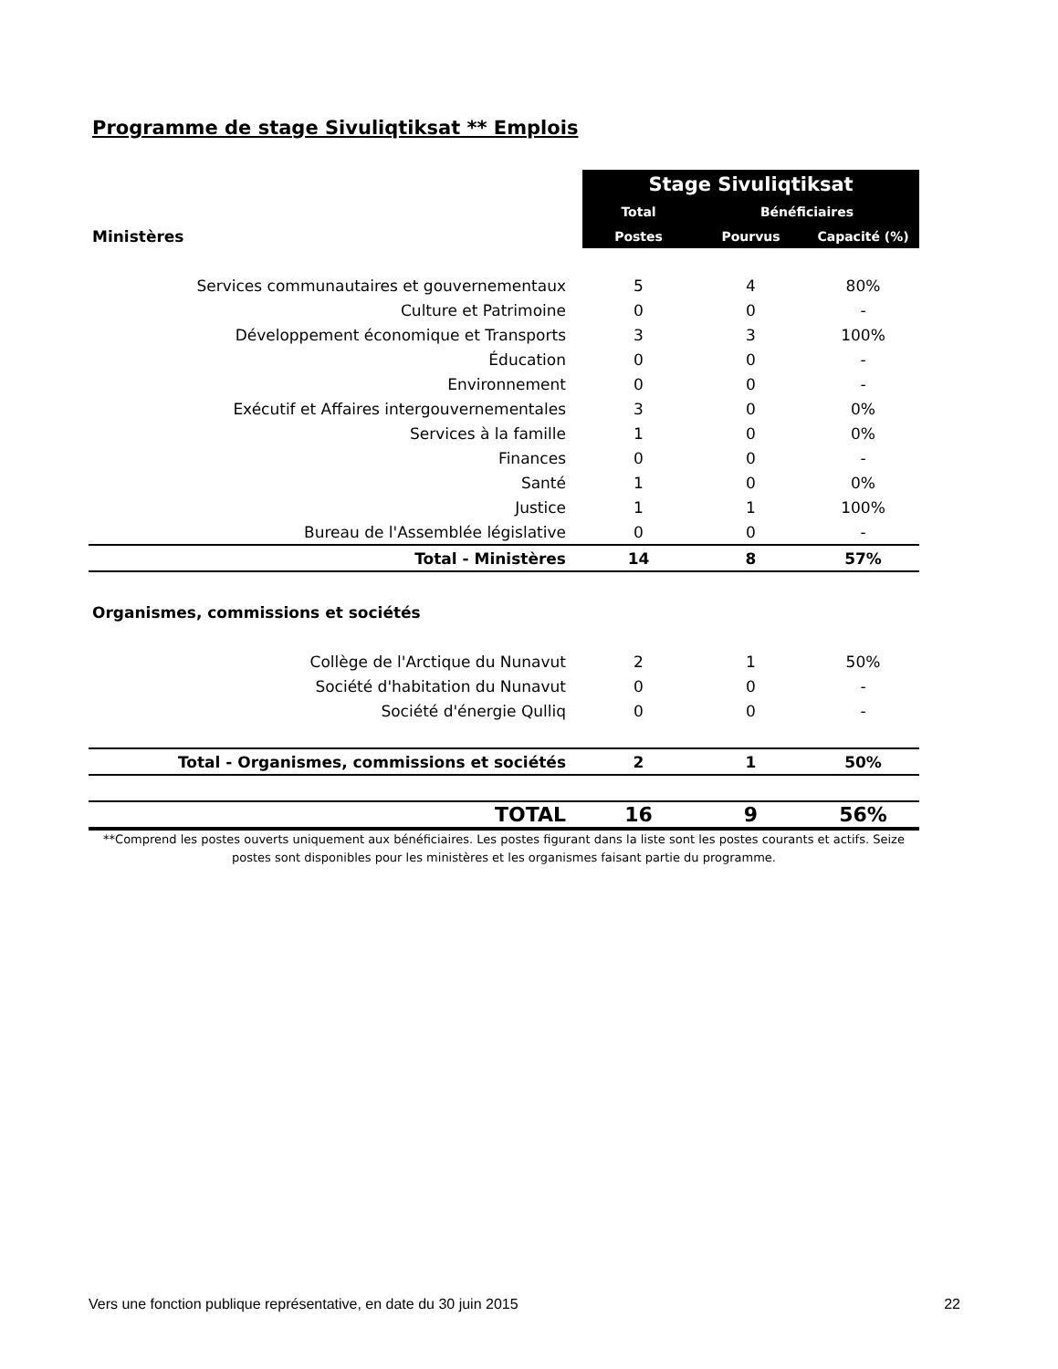Programme de stage Sivuliqtiksat ** Emplois
| | Stage Sivuliqtiksat | | |
| | Total | Bénéficiaires | |
| Ministères | Postes | Pourvus | Capacité (%) |
| Services communautaires et gouvernementaux | 5 | 4 | 80% |
| Culture et Patrimoine | 0 | 0 | - |
| Développement économique et Transports | 3 | 3 | 100% |
| Éducation | 0 | 0 | - |
| Environnement | 0 | 0 | - |
| Exécutif et Affaires intergouvernementales | 3 | 0 | 0% |
| Services à la famille | 1 | 0 | 0% |
| Finances | 0 | 0 | - |
| Santé | 1 | 0 | 0% |
| Justice | 1 | 1 | 100% |
| Bureau de l'Assemblée législative | 0 | 0 | - |
| Total - Ministères | 14 | 8 | 57% |
| Organismes, commissions et sociétés | | | |
| Collège de l'Arctique du Nunavut | 2 | 1 | 50% |
| Société d'habitation du Nunavut | 0 | 0 | - |
| Société d'énergie Qulliq | 0 | 0 | - |
| Total - Organismes, commissions et sociétés | 2 | 1 | 50% |
| TOTAL | 16 | 9 | 56% |
**Comprend les postes ouverts uniquement aux bénéficiaires. Les postes figurant dans la liste sont les postes courants et actifs. Seize postes sont disponibles pour les ministères et les organismes faisant partie du programme.
Vers une fonction publique représentative, en date du 30 juin 2015 22